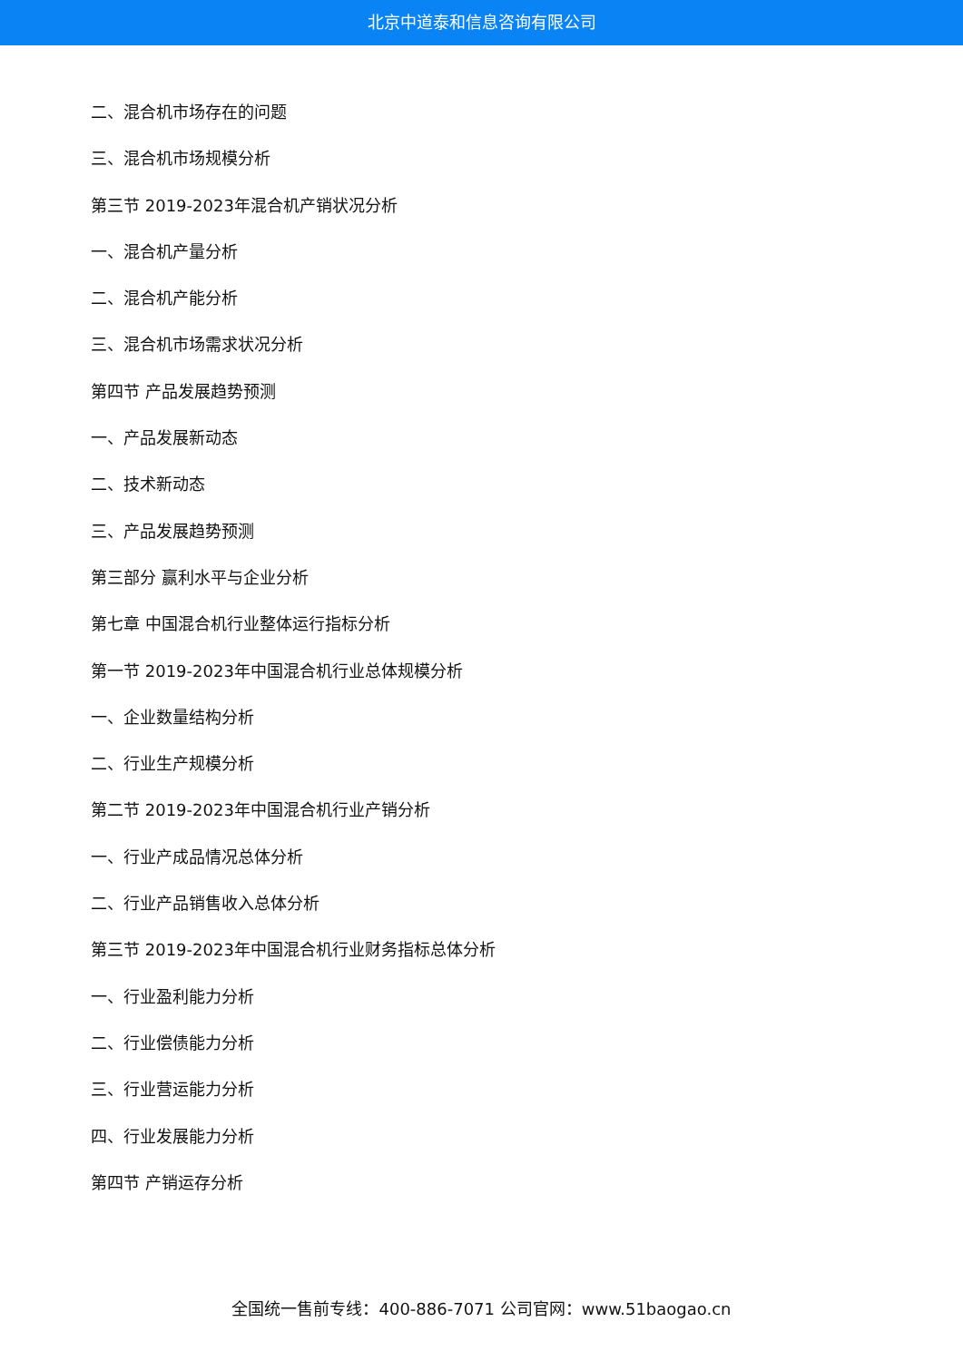北京中道泰和信息咨询有限公司
二、混合机市场存在的问题
三、混合机市场规模分析
第三节 2019-2023年混合机产销状况分析
一、混合机产量分析
二、混合机产能分析
三、混合机市场需求状况分析
第四节 产品发展趋势预测
一、产品发展新动态
二、技术新动态
三、产品发展趋势预测
第三部分 赢利水平与企业分析
第七章 中国混合机行业整体运行指标分析
第一节 2019-2023年中国混合机行业总体规模分析
一、企业数量结构分析
二、行业生产规模分析
第二节 2019-2023年中国混合机行业产销分析
一、行业产成品情况总体分析
二、行业产品销售收入总体分析
第三节 2019-2023年中国混合机行业财务指标总体分析
一、行业盈利能力分析
二、行业偿债能力分析
三、行业营运能力分析
四、行业发展能力分析
第四节 产销运存分析
全国统一售前专线：400-886-7071 公司官网：www.51baogao.cn